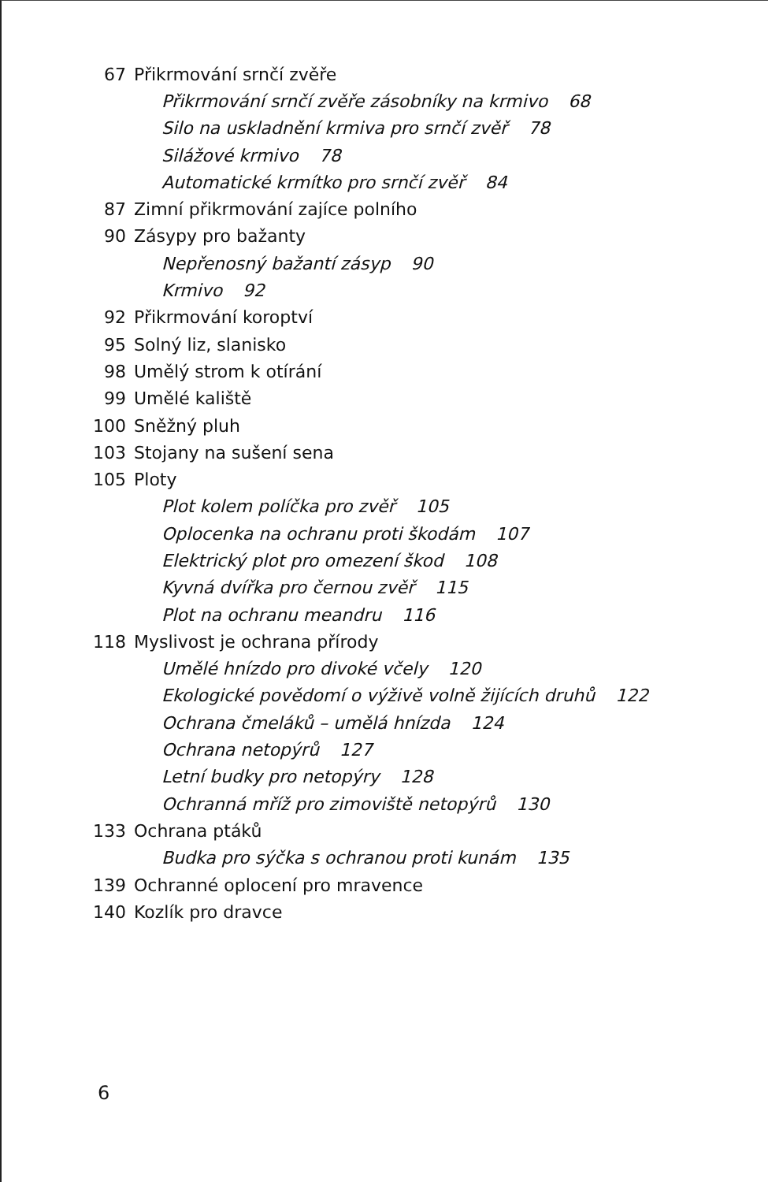67 Přikrmování srnčí zvěře
Přikrmování srnčí zvěře zásobníky na krmivo 68
Silo na uskladnění krmiva pro srnčí zvěř 78
Silážové krmivo 78
Automatické krmítko pro srnčí zvěř 84
87
Zimní přikrmování zajíce polního
90 Zásypy pro bažanty
Nepřenosný bažantí zásyp 90
Krmivo 92
92 Přikrmování koroptví
95 Solný liz, slanisko
98 Umělý strom k otírání
99 Umělé kaliště
100 Sněžný pluh
103 Stojany na sušení sena
105 Ploty
Plot kolem políčka pro zvěř 105
Oplocenka na ochranu proti škodám 107
Elektrický plot pro omezení škod 108
Kyvná dvířka pro černou zvěř 115
Plot na ochranu meandru 116
118 Myslivost je ochrana přírody
Umělé hnízdo pro divoké včely 120
Ekologické povědomí o výživě volně žijících druhů 122
Ochrana čmeláků – umělá hnízda 124
Ochrana netopýrů 127
Letní budky pro netopýry 128
Ochranná mříž pro zimoviště netopýrů 130
133 Ochrana ptáků
Budka pro sýčka s ochranou proti kunám 135
139 Ochranné oplocení pro mravence
140 Kozlík pro dravce
6